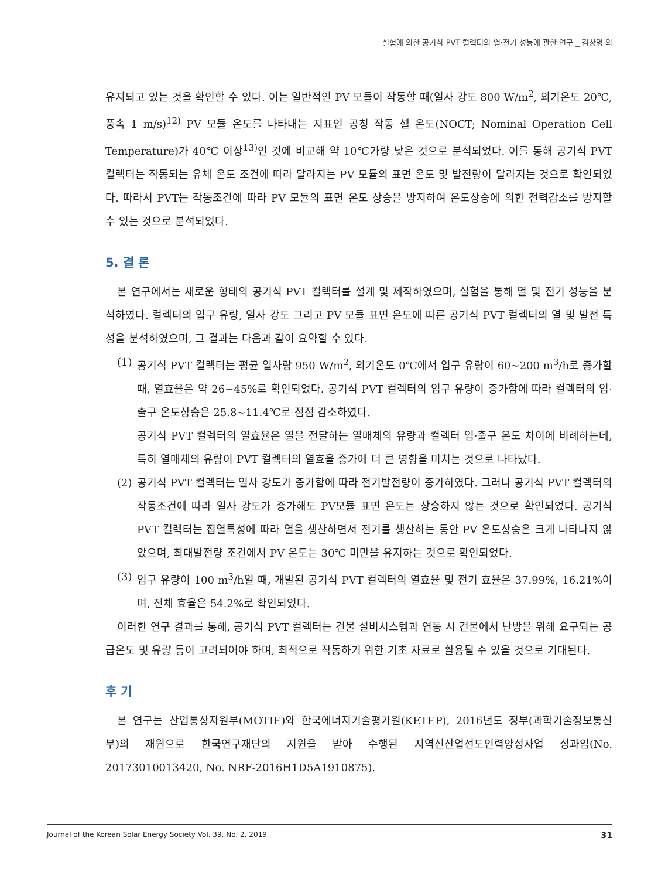실험에 의한 공기식 PVT 컬렉터의 열·전기 성능에 관한 연구 _ 김상명 외
유지되고 있는 것을 확인할 수 있다. 이는 일반적인 PV 모듈이 작동할 때(일사 강도 800 W/m<sup>2</sup>, 외기온도 20℃, 풍속 1 m/s)<sup>12)</sup> PV 모듈 온도를 나타내는 지표인 공칭 작동 셀 온도(NOCT; Nominal Operation Cell Temperature)가 40℃ 이상<sup>13)</sup>인 것에 비교해 약 10℃가량 낮은 것으로 분석되었다. 이를 통해 공기식 PVT 컬렉터는 작동되는 유체 온도 조건에 따라 달라지는 PV 모듈의 표면 온도 및 발전량이 달라지는 것으로 확인되었다. 따라서 PVT는 작동조건에 따라 PV 모듈의 표면 온도 상승을 방지하여 온도상승에 의한 전력감소를 방지할 수 있는 것으로 분석되었다.
5. 결 론
본 연구에서는 새로운 형태의 공기식 PVT 컬렉터를 설계 및 제작하였으며, 실험을 통해 열 및 전기 성능을 분석하였다. 컬렉터의 입구 유량, 일사 강도 그리고 PV 모듈 표면 온도에 따른 공기식 PVT 컬렉터의 열 및 발전 특성을 분석하였으며, 그 결과는 다음과 같이 요약할 수 있다.
(1) 공기식 PVT 컬렉터는 평균 일사량 950 W/m<sup>2</sup>, 외기온도 0℃에서 입구 유량이 60~200 m<sup>3</sup>/h로 증가할 때, 열효율은 약 26~45%로 확인되었다. 공기식 PVT 컬렉터의 입구 유량이 증가함에 따라 컬렉터의 입·출구 온도상승은 25.8~11.4℃로 점점 감소하였다.
공기식 PVT 컬렉터의 열효율은 열을 전달하는 열매체의 유량과 컬렉터 입·출구 온도 차이에 비례하는데, 특히 열매체의 유량이 PVT 컬렉터의 열효율 증가에 더 큰 영향을 미치는 것으로 나타났다.
(2) 공기식 PVT 컬렉터는 일사 강도가 증가함에 따라 전기발전량이 증가하였다. 그러나 공기식 PVT 컬렉터의 작동조건에 따라 일사 강도가 증가해도 PV모듈 표면 온도는 상승하지 않는 것으로 확인되었다. 공기식 PVT 컬렉터는 집열특성에 따라 열을 생산하면서 전기를 생산하는 동안 PV 온도상승은 크게 나타나지 않았으며, 최대발전량 조건에서 PV 온도는 30℃ 미만을 유지하는 것으로 확인되었다.
(3) 입구 유량이 100 m<sup>3</sup>/h일 때, 개발된 공기식 PVT 컬렉터의 열효율 및 전기 효율은 37.99%, 16.21%이며, 전체 효율은 54.2%로 확인되었다.
이러한 연구 결과를 통해, 공기식 PVT 컬렉터는 건물 설비시스템과 연동 시 건물에서 난방을 위해 요구되는 공급온도 및 유량 등이 고려되어야 하며, 최적으로 작동하기 위한 기초 자료로 활용될 수 있을 것으로 기대된다.
후 기
본 연구는 산업통상자원부(MOTIE)와 한국에너지기술평가원(KETEP), 2016년도 정부(과학기술정보통신부)의 재원으로 한국연구재단의 지원을 받아 수행된 지역신산업선도인력양성사업 성과임(No. 20173010013420, No. NRF-2016H1D5A1910875).
Journal of the Korean Solar Energy Society Vol. 39, No. 2, 2019 31